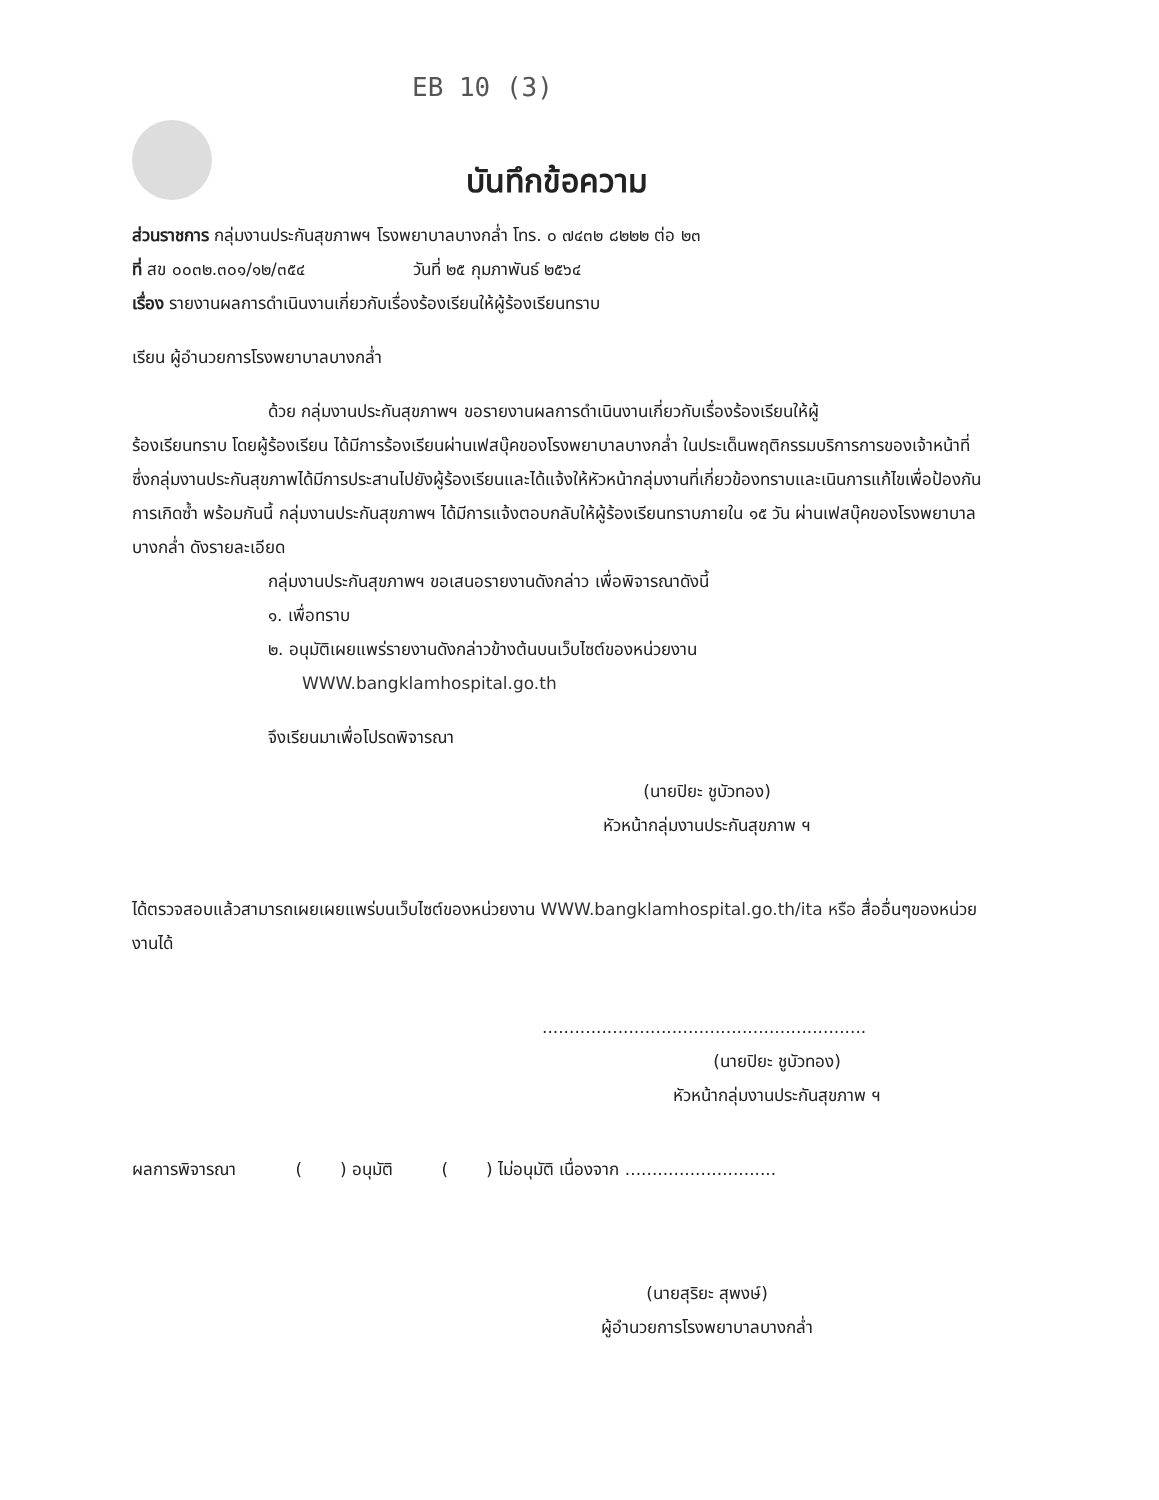EB 10 (3)
บันทึกข้อความ
ส่วนราชการ กลุ่มงานประกันสุขภาพฯ โรงพยาบาลบางกล่ำ โทร. ๐ ๗๔๓๒ ๘๒๒๒ ต่อ ๒๓
ที่ สข ๐๐๓๒.๓๐๑/๑๒/๓๕๔ วันที่ ๒๕ กุมภาพันธ์ ๒๕๖๔
เรื่อง รายงานผลการดำเนินงานเกี่ยวกับเรื่องร้องเรียนให้ผู้ร้องเรียนทราบ
เรียน ผู้อำนวยการโรงพยาบาลบางกล่ำ
ด้วย กลุ่มงานประกันสุขภาพฯ ขอรายงานผลการดำเนินงานเกี่ยวกับเรื่องร้องเรียนให้ผู้
ร้องเรียนทราบ โดยผู้ร้องเรียน ได้มีการร้องเรียนผ่านเฟสบุ๊คของโรงพยาบาลบางกล่ำ ในประเด็นพฤติกรรมบริการการของเจ้าหน้าที่ ซึ่งกลุ่มงานประกันสุขภาพได้มีการประสานไปยังผู้ร้องเรียนและได้แจ้งให้หัวหน้ากลุ่มงานที่เกี่ยวข้องทราบและเนินการแก้ไขเพื่อป้องกันการเกิดซ้ำ พร้อมกันนี้ กลุ่มงานประกันสุขภาพฯ ได้มีการแจ้งตอบกลับให้ผู้ร้องเรียนทราบภายใน ๑๕ วัน ผ่านเฟสบุ๊คของโรงพยาบาลบางกล่ำ ดังรายละเอียด
กลุ่มงานประกันสุขภาพฯ ขอเสนอรายงานดังกล่าว เพื่อพิจารณาดังนี้
๑. เพื่อทราบ
๒. อนุมัติเผยแพร่รายงานดังกล่าวข้างต้นบนเว็บไซต์ของหน่วยงาน
WWW.bangklamhospital.go.th
จึงเรียนมาเพื่อโปรดพิจารณา
(นายปิยะ ชูบัวทอง)
หัวหน้ากลุ่มงานประกันสุขภาพ ฯ
ได้ตรวจสอบแล้วสามารถเผยเผยแพร่บนเว็บไซต์ของหน่วยงาน WWW.bangklamhospital.go.th/ita หรือ สื่ออื่นๆของหน่วยงานได้
............................................................
(นายปิยะ ชูบัวทอง)
หัวหน้ากลุ่มงานประกันสุขภาพ ฯ
ผลการพิจารณา ( ) อนุมัติ ( ) ไม่อนุมัติ เนื่องจาก ............................
(นายสุริยะ สุพงษ์)
ผู้อำนวยการโรงพยาบาลบางกล่ำ